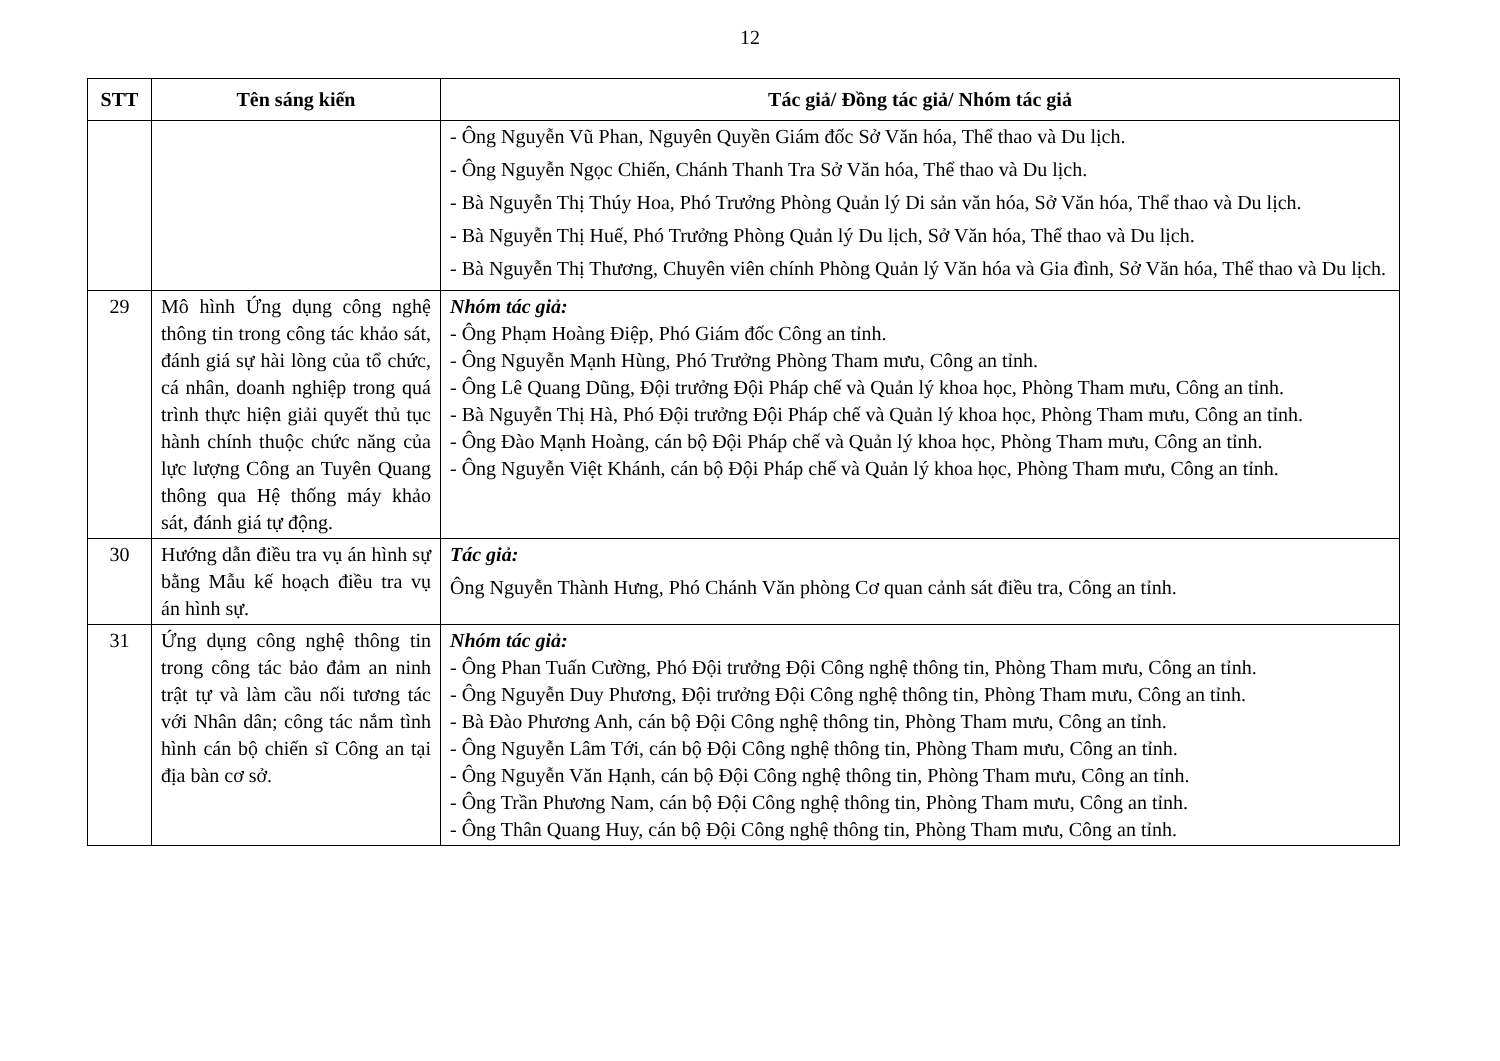12
| STT | Tên sáng kiến | Tác giả/ Đồng tác giả/ Nhóm tác giả |
| --- | --- | --- |
| | | - Ông Nguyễn Vũ Phan, Nguyên Quyền Giám đốc Sở Văn hóa, Thể thao và Du lịch. - Ông Nguyễn Ngọc Chiến, Chánh Thanh Tra Sở Văn hóa, Thể thao và Du lịch. - Bà Nguyễn Thị Thúy Hoa, Phó Trưởng Phòng Quản lý Di sản văn hóa, Sở Văn hóa, Thể thao và Du lịch. - Bà Nguyễn Thị Huế, Phó Trưởng Phòng Quản lý Du lịch, Sở Văn hóa, Thể thao và Du lịch. - Bà Nguyễn Thị Thương, Chuyên viên chính Phòng Quản lý Văn hóa và Gia đình, Sở Văn hóa, Thể thao và Du lịch. |
| 29 | Mô hình Ứng dụng công nghệ thông tin trong công tác khảo sát, đánh giá sự hài lòng của tổ chức, cá nhân, doanh nghiệp trong quá trình thực hiện giải quyết thủ tục hành chính thuộc chức năng của lực lượng Công an Tuyên Quang thông qua Hệ thống máy khảo sát, đánh giá tự động. | Nhóm tác giả: - Ông Phạm Hoàng Điệp, Phó Giám đốc Công an tỉnh. - Ông Nguyễn Mạnh Hùng, Phó Trưởng Phòng Tham mưu, Công an tỉnh. - Ông Lê Quang Dũng, Đội trưởng Đội Pháp chế và Quản lý khoa học, Phòng Tham mưu, Công an tỉnh. - Bà Nguyễn Thị Hà, Phó Đội trưởng Đội Pháp chế và Quản lý khoa học, Phòng Tham mưu, Công an tỉnh. - Ông Đào Mạnh Hoàng, cán bộ Đội Pháp chế và Quản lý khoa học, Phòng Tham mưu, Công an tỉnh. - Ông Nguyễn Việt Khánh, cán bộ Đội Pháp chế và Quản lý khoa học, Phòng Tham mưu, Công an tỉnh. |
| 30 | Hướng dẫn điều tra vụ án hình sự bằng Mẫu kế hoạch điều tra vụ án hình sự. | Tác giả: Ông Nguyễn Thành Hưng, Phó Chánh Văn phòng Cơ quan cảnh sát điều tra, Công an tỉnh. |
| 31 | Ứng dụng công nghệ thông tin trong công tác bảo đảm an ninh trật tự và làm cầu nối tương tác với Nhân dân; công tác nắm tình hình cán bộ chiến sĩ Công an tại địa bàn cơ sở. | Nhóm tác giả: - Ông Phan Tuấn Cường, Phó Đội trưởng Đội Công nghệ thông tin, Phòng Tham mưu, Công an tỉnh. - Ông Nguyễn Duy Phương, Đội trưởng Đội Công nghệ thông tin, Phòng Tham mưu, Công an tỉnh. - Bà Đào Phương Anh, cán bộ Đội Công nghệ thông tin, Phòng Tham mưu, Công an tỉnh. - Ông Nguyễn Lâm Tới, cán bộ Đội Công nghệ thông tin, Phòng Tham mưu, Công an tỉnh. - Ông Nguyễn Văn Hạnh, cán bộ Đội Công nghệ thông tin, Phòng Tham mưu, Công an tỉnh. - Ông Trần Phương Nam, cán bộ Đội Công nghệ thông tin, Phòng Tham mưu, Công an tỉnh. - Ông Thân Quang Huy, cán bộ Đội Công nghệ thông tin, Phòng Tham mưu, Công an tỉnh. |